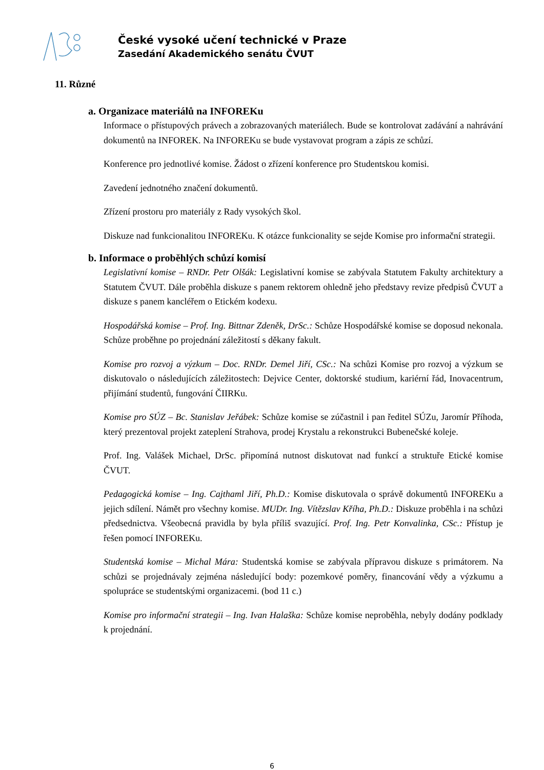České vysoké učení technické v Praze
Zasedání Akademického senátu ČVUT
11. Různé
a. Organizace materiálů na INFOREKu
Informace o přístupových právech a zobrazovaných materiálech. Bude se kontrolovat zadávání a nahrávání dokumentů na INFOREK. Na INFOREKu se bude vystavovat program a zápis ze schůzí.
Konference pro jednotlivé komise. Žádost o zřízení konference pro Studentskou komisi.
Zavedení jednotného značení dokumentů.
Zřízení prostoru pro materiály z Rady vysokých škol.
Diskuze nad funkcionalitou INFOREKu. K otázce funkcionality se sejde Komise pro informační strategii.
b. Informace o proběhlých schůzí komisí
Legislativní komise – RNDr. Petr Olšák: Legislativní komise se zabývala Statutem Fakulty architektury a Statutem ČVUT. Dále proběhla diskuze s panem rektorem ohledně jeho představy revize předpisů ČVUT a diskuze s panem kancléřem o Etickém kodexu.
Hospodářská komise – Prof. Ing. Bittnar Zdeněk, DrSc.: Schůze Hospodářské komise se doposud nekonala. Schůze proběhne po projednání záležitostí s děkany fakult.
Komise pro rozvoj a výzkum – Doc. RNDr. Demel Jiří, CSc.: Na schůzi Komise pro rozvoj a výzkum se diskutovalo o následujících záležitostech: Dejvice Center, doktorské studium, kariérní řád, Inovacentrum, přijímání studentů, fungování ČIIRKu.
Komise pro SÚZ – Bc. Stanislav Jeřábek: Schůze komise se zúčastnil i pan ředitel SÚZu, Jaromír Příhoda, který prezentoval projekt zateplení Strahova, prodej Krystalu a rekonstrukci Bubenečské koleje.
Prof. Ing. Valášek Michael, DrSc. připomíná nutnost diskutovat nad funkcí a struktuře Etické komise ČVUT.
Pedagogická komise – Ing. Cajthaml Jiří, Ph.D.: Komise diskutovala o správě dokumentů INFOREKu a jejich sdílení. Námět pro všechny komise. MUDr. Ing. Vítězslav Kříha, Ph.D.: Diskuze proběhla i na schůzi předsednictva. Všeobecná pravidla by byla příliš svazující. Prof. Ing. Petr Konvalinka, CSc.: Přístup je řešen pomocí INFOREKu.
Studentská komise – Michal Mára: Studentská komise se zabývala přípravou diskuze s primátorem. Na schůzi se projednávaly zejména následující body: pozemkové poměry, financování vědy a výzkumu a spolupráce se studentskými organizacemi. (bod 11 c.)
Komise pro informační strategii – Ing. Ivan Halaška: Schůze komise neproběhla, nebyly dodány podklady k projednání.
6